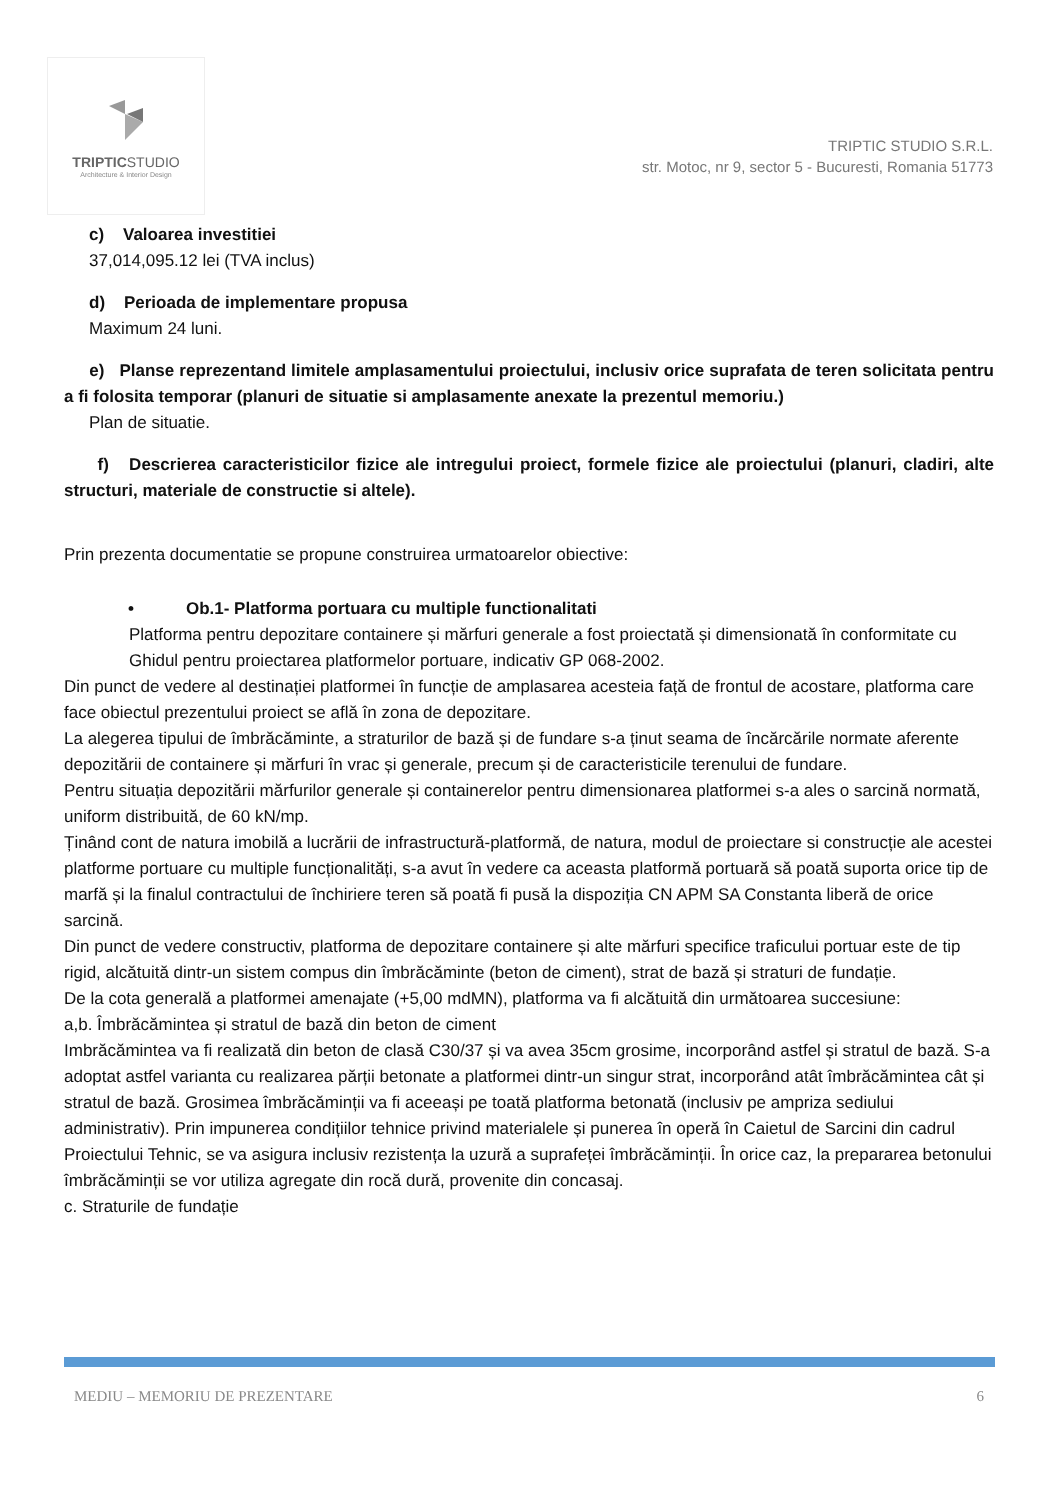TRIPTICSTUDIO
Architecture & Interior Design
TRIPTIC STUDIO S.R.L.
str. Motoc, nr 9, sector 5 - Bucuresti, Romania 51773
c) Valoarea investitiei
37,014,095.12 lei (TVA inclus)
d) Perioada de implementare propusa
Maximum 24 luni.
e) Planse reprezentand limitele amplasamentului proiectului, inclusiv orice suprafata de teren solicitata pentru a fi folosita temporar (planuri de situatie si amplasamente anexate la prezentul memoriu.)
Plan de situatie.
f) Descrierea caracteristicilor fizice ale intregului proiect, formele fizice ale proiectului (planuri, cladiri, alte structuri, materiale de constructie si altele).
Prin prezenta documentatie se propune construirea urmatoarelor obiective:
• Ob.1- Platforma portuara cu multiple functionalitati
Platforma pentru depozitare containere și mărfuri generale a fost proiectată și dimensionată în conformitate cu Ghidul pentru proiectarea platformelor portuare, indicativ GP 068-2002.
Din punct de vedere al destinației platformei în funcție de amplasarea acesteia față de frontul de acostare, platforma care face obiectul prezentului proiect se află în zona de depozitare.
La alegerea tipului de îmbrăcăminte, a straturilor de bază și de fundare s-a ținut seama de încărcările normate aferente depozitării de containere și mărfuri în vrac și generale, precum și de caracteristicile terenului de fundare.
Pentru situația depozitării mărfurilor generale și containerelor pentru dimensionarea platformei s-a ales o sarcină normată, uniform distribuită, de 60 kN/mp.
Ținând cont de natura imobilă a lucrării de infrastructură-platformă, de natura, modul de proiectare si construcție ale acestei platforme portuare cu multiple funcționalități, s-a avut în vedere ca aceasta platformă portuară să poată suporta orice tip de marfă și la finalul contractului de închiriere teren să poată fi pusă la dispoziția CN APM SA Constanta liberă de orice sarcină.
Din punct de vedere constructiv, platforma de depozitare containere și alte mărfuri specifice traficului portuar este de tip rigid, alcătuită dintr-un sistem compus din îmbrăcăminte (beton de ciment), strat de bază și straturi de fundație.
De la cota generală a platformei amenajate (+5,00 mdMN), platforma va fi alcătuită din următoarea succesiune:
a,b. Îmbrăcămintea și stratul de bază din beton de ciment
Imbrăcămintea va fi realizată din beton de clasă C30/37 și va avea 35cm grosime, incorporând astfel și stratul de bază. S-a adoptat astfel varianta cu realizarea părții betonate a platformei dintr-un singur strat, incorporând atât îmbrăcămintea cât și stratul de bază. Grosimea îmbrăcăminții va fi aceeași pe toată platforma betonată (inclusiv pe ampriza sediului administrativ). Prin impunerea condițiilor tehnice privind materialele și punerea în operă în Caietul de Sarcini din cadrul Proiectului Tehnic, se va asigura inclusiv rezistența la uzură a suprafeței îmbrăcăminții. În orice caz, la prepararea betonului îmbrăcăminții se vor utiliza agregate din rocă dură, provenite din concasaj.
c. Straturile de fundație
MEDIU – MEMORIU DE PREZENTARE 6